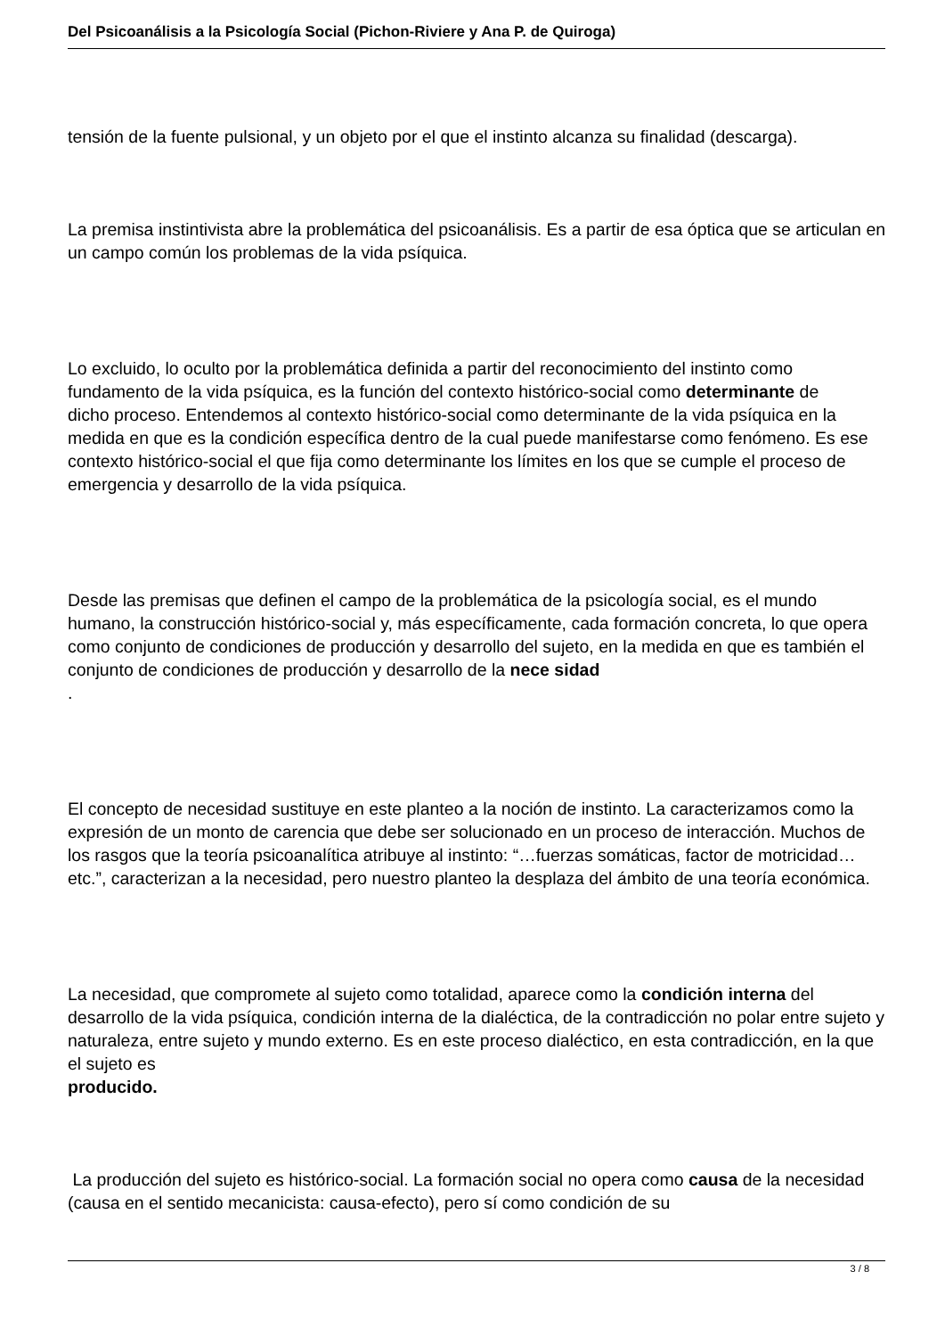Del Psicoanálisis a la Psicología Social (Pichon-Riviere y Ana P. de Quiroga)
tensión de la fuente pulsional, y un objeto por el que el instinto alcanza su finalidad (descarga).
La premisa instintivista abre la problemática del psicoanálisis. Es a partir de esa óptica que se articulan en un campo común los problemas de la vida psíquica.
Lo excluido, lo oculto por la problemática definida a partir del reconocimiento del instinto como fundamento de la vida psíquica, es la función del contexto histórico-social como determinante de
dicho proceso. Entendemos al contexto histórico-social como determinante de la vida psíquica en la medida en que es la condición específica dentro de la cual puede manifestarse como fenómeno. Es ese contexto histórico-social el que fija como determinante los límites en los que se cumple el proceso de emergencia y desarrollo de la vida psíquica.
Desde las premisas que definen el campo de la problemática de la psicología social, es el mundo humano, la construcción histórico-social y, más específicamente, cada formación concreta, lo que opera como conjunto de condiciones de producción y desarrollo del sujeto, en la medida en que es también el conjunto de condiciones de producción y desarrollo de la nece sidad
.
El concepto de necesidad sustituye en este planteo a la noción de instinto. La caracterizamos como la expresión de un monto de carencia que debe ser solucionado en un proceso de interacción. Muchos de los rasgos que la teoría psicoanalítica atribuye al instinto: “…fuerzas somáticas, factor de motricidad…etc.”, caracterizan a la necesidad, pero nuestro planteo la desplaza del ámbito de una teoría económica.
La necesidad, que compromete al sujeto como totalidad, aparece como la condición interna del desarrollo de la vida psíquica, condición interna de la dialéctica, de la contradicción no polar entre sujeto y naturaleza, entre sujeto y mundo externo. Es en este proceso dialéctico, en esta contradicción, en la que el sujeto es
producido.
La producción del sujeto es histórico-social. La formación social no opera como causa de la necesidad (causa en el sentido mecanicista: causa-efecto), pero sí como condición de su
3 / 8